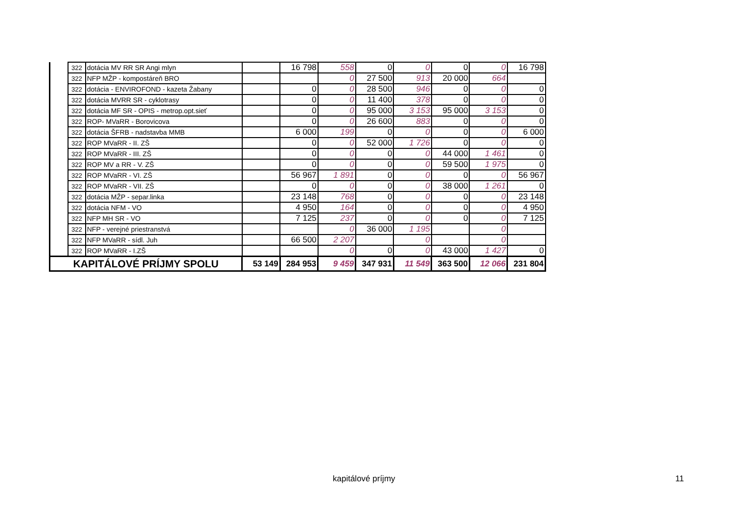| | 322 | dotácia MV RR SR Angi mlyn | | 16 798 | 558 | 0 | 0 | 0 | 0 | 16 798 |
| | 322 | NFP MŽP - kompostáreň BRO | | | 0 | 27 500 | 913 | 20 000 | 664 | |
| | 322 | dotácia - ENVIROFOND - kazeta Žabany | | 0 | 0 | 28 500 | 946 | 0 | 0 | 0 |
| | 322 | dotácia MVRR SR - cyklotrasy | | 0 | 0 | 11 400 | 378 | 0 | 0 | 0 |
| | 322 | dotácia MF SR - OPIS - metrop.opt.sieť | | 0 | 0 | 95 000 | 3 153 | 95 000 | 3 153 | 0 |
| | 322 | ROP- MVaRR - Borovicova | | 0 | 0 | 26 600 | 883 | 0 | 0 | 0 |
| | 322 | dotácia ŠFRB - nadstavba MMB | | 6 000 | 199 | 0 | 0 | 0 | 0 | 6 000 |
| | 322 | ROP MVaRR - II. ZŠ | | 0 | 0 | 52 000 | 1 726 | 0 | 0 | 0 |
| | 322 | ROP MVaRR - III. ZŠ | | 0 | 0 | 0 | 0 | 44 000 | 1 461 | 0 |
| | 322 | ROP MV a RR - V. ZŠ | | 0 | 0 | 0 | 0 | 59 500 | 1 975 | 0 |
| | 322 | ROP MVaRR - VI. ZŠ | | 56 967 | 1 891 | 0 | 0 | 0 | 0 | 56 967 |
| | 322 | ROP MVaRR - VII. ZŠ | | 0 | 0 | 0 | 0 | 38 000 | 1 261 | 0 |
| | 322 | dotácia MŽP - separ.linka | | 23 148 | 768 | 0 | 0 | 0 | 0 | 23 148 |
| | 322 | dotácia NFM - VO | | 4 950 | 164 | 0 | 0 | 0 | 0 | 4 950 |
| | 322 | NFP MH SR - VO | | 7 125 | 237 | 0 | 0 | 0 | 0 | 7 125 |
| | 322 | NFP - verejné priestranstvá | | | 0 | 36 000 | 1 195 | | 0 | |
| | 322 | NFP MVaRR - sídl. Juh | | 66 500 | 2 207 | | 0 | | 0 | |
| | 322 | ROP MVaRR - I.ZŠ | | | 0 | 0 | 0 | 43 000 | 1 427 | 0 |
| KAPITÁLOVÉ PRÍJMY SPOLU | | | 53 149 | 284 953 | 9 459 | 347 931 | 11 549 | 363 500 | 12 066 | 231 804 |
kapitálové príjmy 11